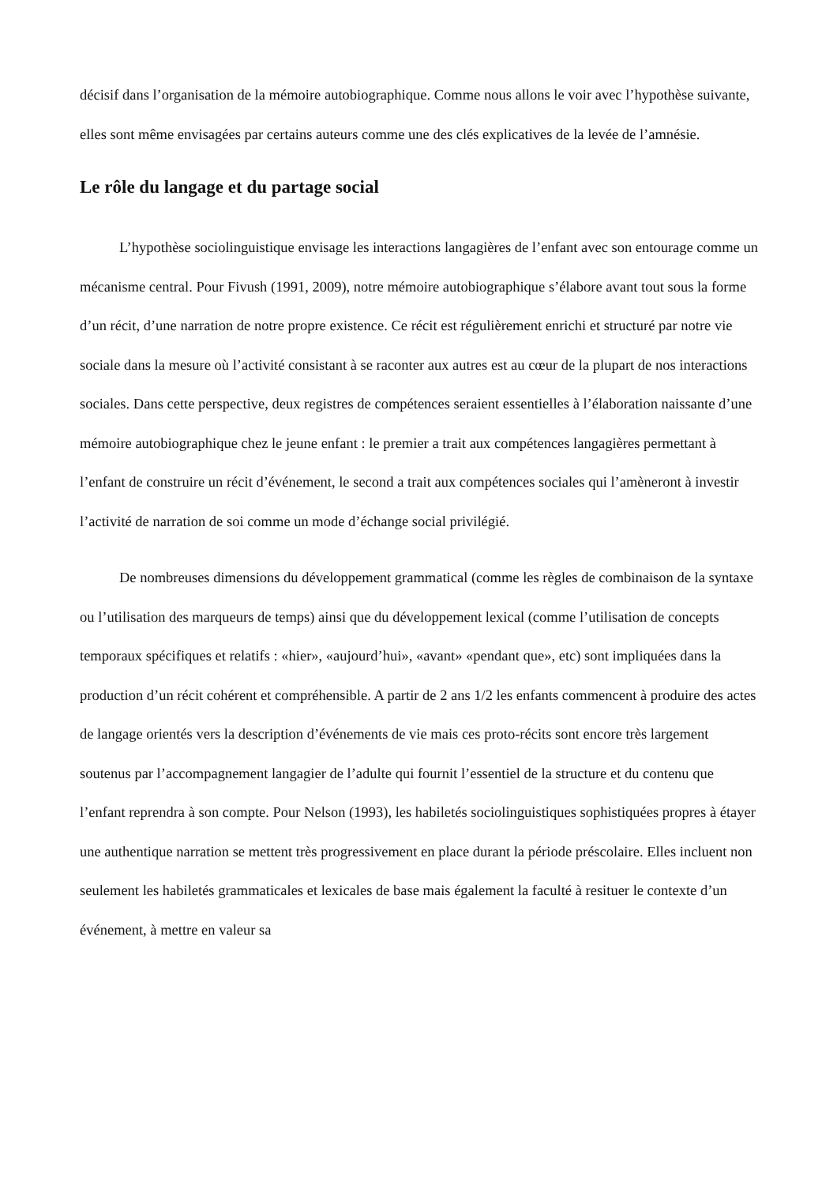décisif dans l’organisation de la mémoire autobiographique. Comme nous allons le voir avec l’hypothèse suivante, elles sont même envisagées par certains auteurs comme une des clés explicatives de la levée de l’amnésie.
Le rôle du langage et du partage social
L’hypothèse sociolinguistique envisage les interactions langagières de l’enfant avec son entourage comme un mécanisme central. Pour Fivush (1991, 2009), notre mémoire autobiographique s’élabore avant tout sous la forme d’un récit, d’une narration de notre propre existence. Ce récit est régulièrement enrichi et structuré par notre vie sociale dans la mesure où l’activité consistant à se raconter aux autres est au cœur de la plupart de nos interactions sociales. Dans cette perspective, deux registres de compétences seraient essentielles à l’élaboration naissante d’une mémoire autobiographique chez le jeune enfant : le premier a trait aux compétences langagières permettant à l’enfant de construire un récit d’événement, le second a trait aux compétences sociales qui l’amèneront à investir l’activité de narration de soi comme un mode d’échange social privilégié.
De nombreuses dimensions du développement grammatical (comme les règles de combinaison de la syntaxe ou l’utilisation des marqueurs de temps) ainsi que du développement lexical (comme l’utilisation de concepts temporaux spécifiques et relatifs : «hier», «aujourd’hui», «avant» «pendant que», etc) sont impliquées dans la production d’un récit cohérent et compréhensible. A partir de 2 ans 1/2 les enfants commencent à produire des actes de langage orientés vers la description d’événements de vie mais ces proto-récits sont encore très largement soutenus par l’accompagnement langagier de l’adulte qui fournit l’essentiel de la structure et du contenu que l’enfant reprendra à son compte. Pour Nelson (1993), les habiletés sociolinguistiques sophistiquées propres à étayer une authentique narration se mettent très progressivement en place durant la période préscolaire. Elles incluent non seulement les habiletés grammaticales et lexicales de base mais également la faculté à resituer le contexte d’un événement, à mettre en valeur sa